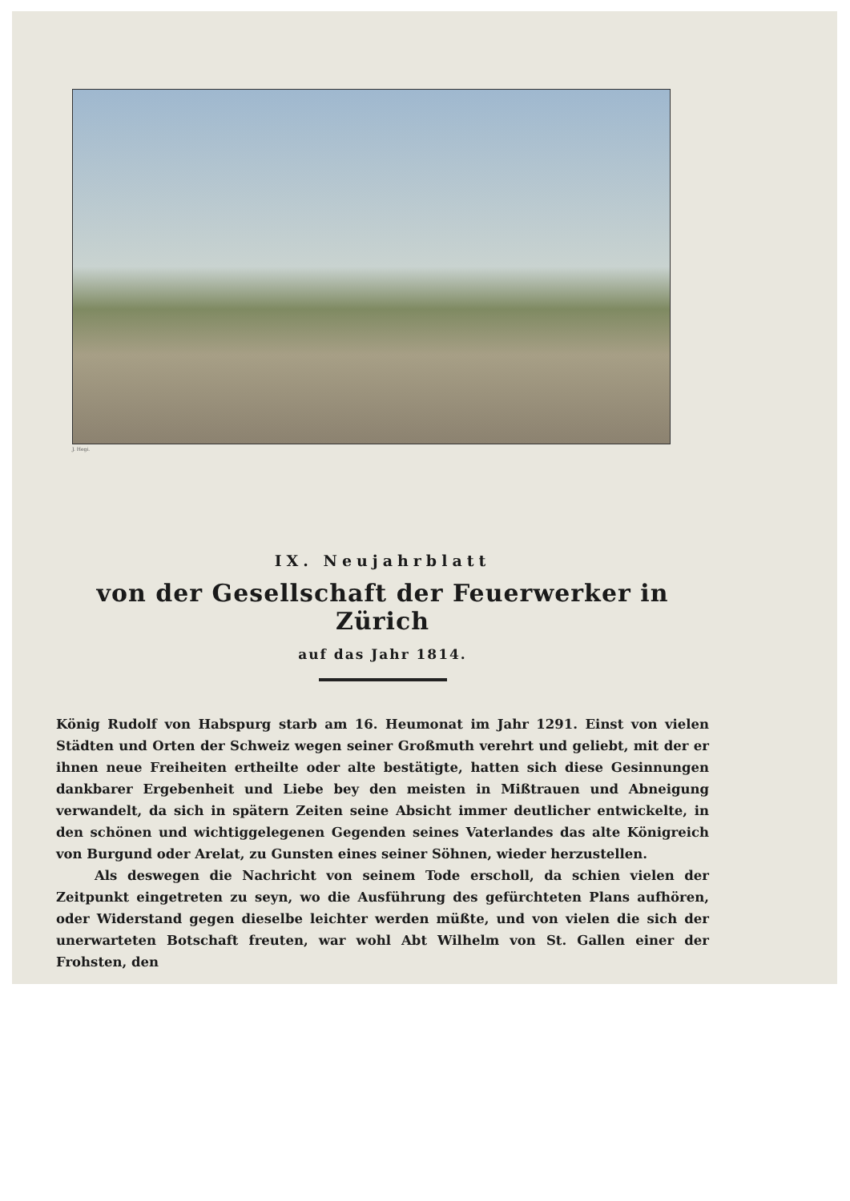J. Hegi.
IX. Neujahrblatt
von der Gesellschaft der Feuerwerker in Zürich
auf das Jahr 1814.
König Rudolf von Habspurg starb am 16. Heumonat im Jahr 1291. Einst von vielen Städten und Orten der Schweiz wegen seiner Großmuth verehrt und geliebt, mit der er ihnen neue Freiheiten ertheilte oder alte bestätigte, hatten sich diese Gesinnungen dankbarer Ergebenheit und Liebe bey den meisten in Mißtrauen und Abneigung verwandelt, da sich in spätern Zeiten seine Absicht immer deutlicher entwickelte, in den schönen und wichtiggelegenen Gegenden seines Vaterlandes das alte Königreich von Burgund oder Arelat, zu Gunsten eines seiner Söhnen, wieder herzustellen.
Als deswegen die Nachricht von seinem Tode erscholl, da schien vielen der Zeitpunkt eingetreten zu seyn, wo die Ausführung des gefürchteten Plans aufhören, oder Widerstand gegen dieselbe leichter werden müßte, und von vielen die sich der unerwarteten Botschaft freuten, war wohl Abt Wilhelm von St. Gallen einer der Frohsten, den